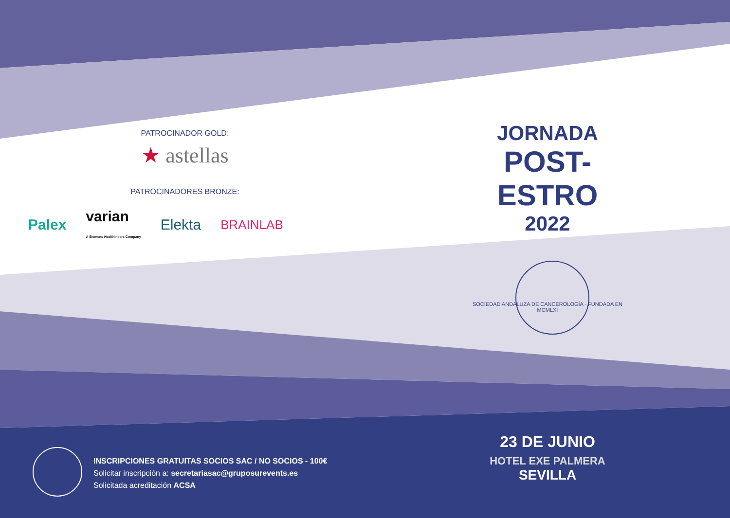PATROCINADOR GOLD:
★ astellas
PATROCINADORES BRONZE:
Palex varian
A Siemens Healthineers Company Elekta BRAINLAB
JORNADA
POST-ESTRO
2022
SOCIEDAD ANDALUZA DE CANCEROLOGÍA · FUNDADA EN MCMLXI
INSCRIPCIONES GRATUITAS SOCIOS SAC / NO SOCIOS - 100€
Solicitar inscripción a: secretariasac@gruposurevents.es
Solicitada acreditación ACSA
23 DE JUNIO
HOTEL EXE PALMERA
SEVILLA